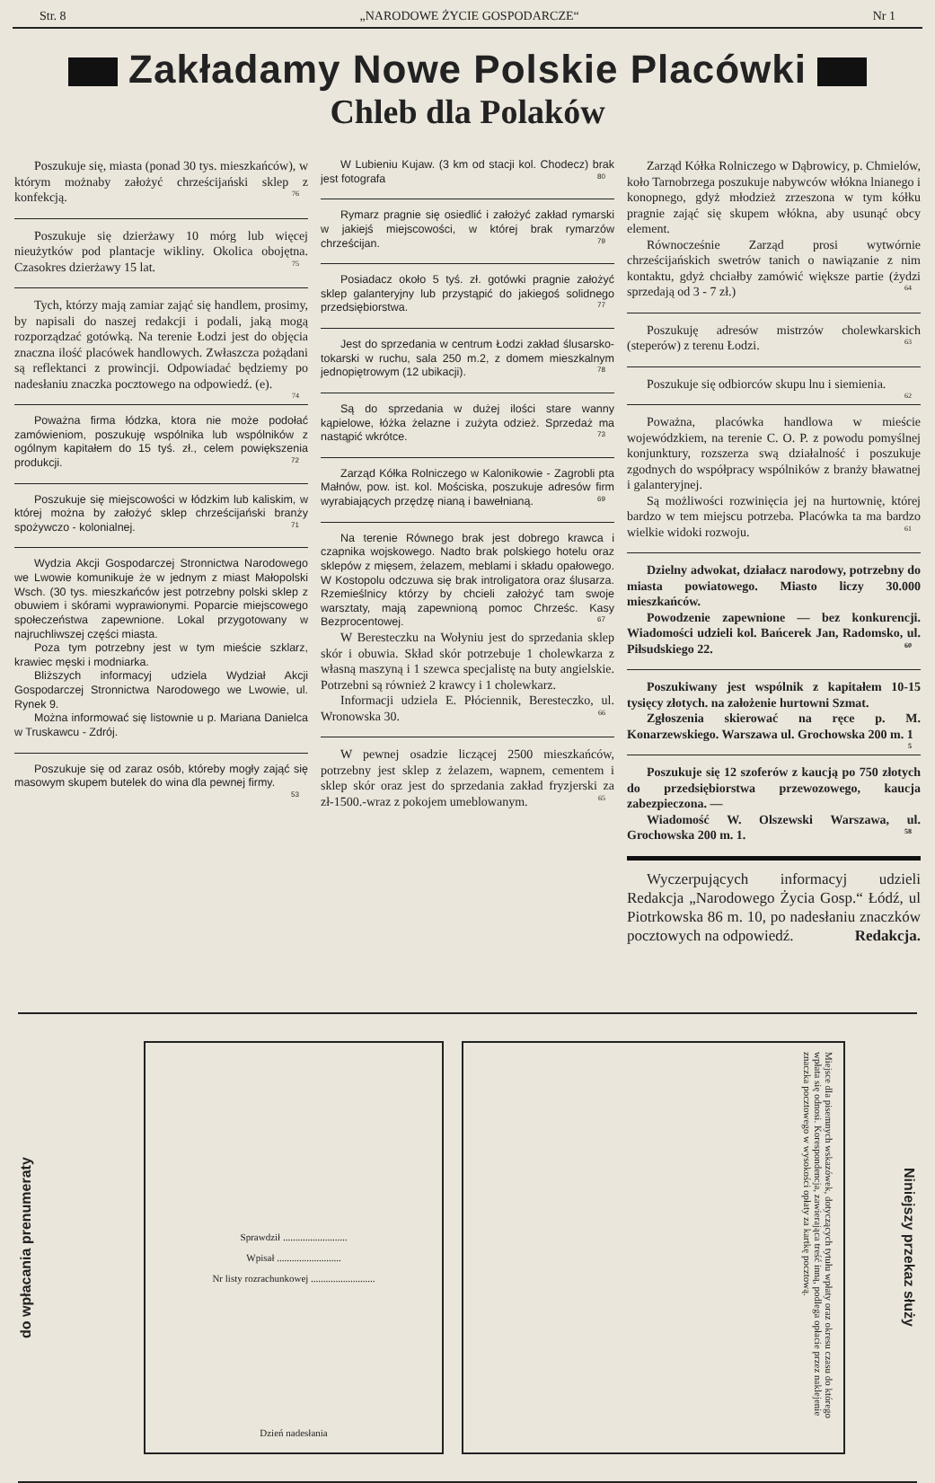Str. 8 „NARODOWE ŻYCIE GOSPODARCZE“Nr 1
Zakładamy Nowe Polskie Placówki
Chleb dla Polaków
Poszukuje się, miasta (ponad 30 tys. mieszkańców), w którym możnaby założyć chrześcijański sklep z konfekcją. 76
Poszukuje się dzierżawy 10 mórg lub więcej nieużytków pod plantacje wikliny. Okolica obojętna. Czasokres dzierżawy 15 lat. 75
Tych, którzy mają zamiar zająć się handlem, prosimy, by napisali do naszej redakcji i podali, jaką mogą rozporządzać gotówką. Na terenie Łodzi jest do objęcia znaczna ilość placówek handlowych. Zwłaszcza pożądani są reflektanci z prowincji. Odpowiadać będziemy po nadesłaniu znaczka pocztowego na odpowiedź. (e). 74
Poważna firma łódzka, ktora nie może podołać zamówieniom, poszukuję wspólnika lub wspólników z ogólnym kapitałem do 15 tyś. zł., celem powiększenia produkcji. 72
Poszukuje się miejscowości w łódzkim lub kaliskim, w której można by założyć sklep chrześcijański branży spożywczo - kolonialnej. 71
Wydzia Akcji Gospodarczej Stronnictwa Narodowego we Lwowie komunikuje że w jednym z miast Małopolski Wsch. (30 tys. mieszkańców jest potrzebny polski sklep z obuwiem i skórami wyprawionymi. Poparcie miejscowego społeczeństwa zapewnione. Lokal przygotowany w najruchliwszej części miasta.
Poza tym potrzebny jest w tym mieście szklarz, krawiec męski i modniarka.
Bliższych informacyj udziela Wydział Akcji Gospodarczej Stronnictwa Narodowego we Lwowie, ul. Rynek 9.
Można informować się listownie u p. Mariana Danielca w Truskawcu - Zdrój.
Poszukuje się od zaraz osób, któreby mogły zająć się masowym skupem butelek do wina dla pewnej firmy. 53
W Lubieniu Kujaw. (3 km od stacji kol. Chodecz) brak jest fotografa 80
Rymarz pragnie się osiedlić i założyć zakład rymarski w jakiejś miejscowości, w której brak rymarzów chrześcijan. 79
Posiadacz około 5 tyś. zł. gotówki pragnie założyć sklep galanteryjny lub przystąpić do jakiegoś solidnego przedsiębiorstwa. 77
Jest do sprzedania w centrum Łodzi zakład ślusarsko-tokarski w ruchu, sala 250 m.2, z domem mieszkalnym jednopiętrowym (12 ubikacji). 78
Są do sprzedania w dużej ilości stare wanny kąpielowe, łóżka żelazne i zużyta odzież. Sprzedaż ma nastąpić wkrótce. 73
Zarząd Kółka Rolniczego w Kalonikowie - Zagrobli pta Małnów, pow. ist. kol. Mościska, poszukuje adresów firm wyrabiających przędzę nianą i bawełnianą. 69
Na terenie Równego brak jest dobrego krawca i czapnika wojskowego. Nadto brak polskiego hotelu oraz sklepów z mięsem, żelazem, meblami i składu opałowego. W Kostopolu odczuwa się brak introligatora oraz ślusarza. Rzemieślnicy którzy by chcieli założyć tam swoje warsztaty, mają zapewnioną pomoc Chrześc. Kasy Bezprocentowej. 67
W Beresteczku na Wołyniu jest do sprzedania sklep skór i obuwia. Skład skór potrzebuje 1 cholewkarza z własną maszyną i 1 szewca specjalistę na buty angielskie. Potrzebni są również 2 krawcy i 1 cholewkarz.
Informacji udziela E. Płóciennik, Beresteczko, ul. Wronowska 30. 66
W pewnej osadzie liczącej 2500 mieszkańców, potrzebny jest sklep z żelazem, wapnem, cementem i sklep skór oraz jest do sprzedania zakład fryzjerski za zł-1500.-wraz z pokojem umeblowanym. 65
Zarząd Kółka Rolniczego w Dąbrowicy, p. Chmielów, koło Tarnobrzega poszukuje nabywców włókna lnianego i konopnego, gdyż młodzież zrzeszona w tym kółku pragnie zająć się skupem włókna, aby usunąć obcy element.
Równocześnie Zarząd prosi wytwórnie chrześcijańskich swetrów tanich o nawiązanie z nim kontaktu, gdyż chciałby zamówić większe partie (żydzi sprzedają od 3 - 7 zł.) 64
Poszukuję adresów mistrzów cholewkarskich (steperów) z terenu Łodzi. 63
Poszukuje się odbiorców skupu lnu i siemienia. 62
Poważna, placówka handlowa w mieście wojewódzkiem, na terenie C. O. P. z powodu pomyślnej konjunktury, rozszerza swą działalność i poszukuje zgodnych do współpracy wspólników z branży bławatnej i galanteryjnej.
Są możliwości rozwinięcia jej na hurtownię, której bardzo w tem miejscu potrzeba. Placówka ta ma bardzo wielkie widoki rozwoju. 61
Dzielny adwokat, działacz narodowy, potrzebny do miasta powiatowego. Miasto liczy 30.000 mieszkańców.
Powodzenie zapewnione — bez konkurencji. Wiadomości udzieli kol. Bańcerek Jan, Radomsko, ul. Piłsudskiego 22. 60
Poszukiwany jest wspólnik z kapitałem 10-15 tysięcy złotych. na założenie hurtowni Szmat.
Zgłoszenia skierować na ręce p. M. Konarzewskiego. Warszawa ul. Grochowska 200 m. 1 5
Poszukuje się 12 szoferów z kaucją po 750 złotych do przedsiębiorstwa przewozowego, kaucja zabezpieczona. —
Wiadomość W. Olszewski Warszawa, ul. Grochowska 200 m. 1. 58
Wyczerpujących informacyj udzieli Redakcja „Narodowego Życia Gosp.“ Łódź, ul Piotrkowska 86 m. 10, po nadesłaniu znaczków pocztowych na odpowiedź. Redakcja.
do wpłacania prenumeraty
Sprawdził ..........................
Wpisał ..........................
Nr listy rozrachunkowej ..........................
Dzień nadesłania
Miejsce dla pisemnych wskazówek, dotyczących tytułu wpłaty oraz okresu czasu do którego wpłata się odnosi. Korespondencja, zawierająca treść inną, podlega opłacie przez naklejenie znaczka pocztowego w wysokości opłaty za kartkę pocztową.
Niniejszy przekaz służy